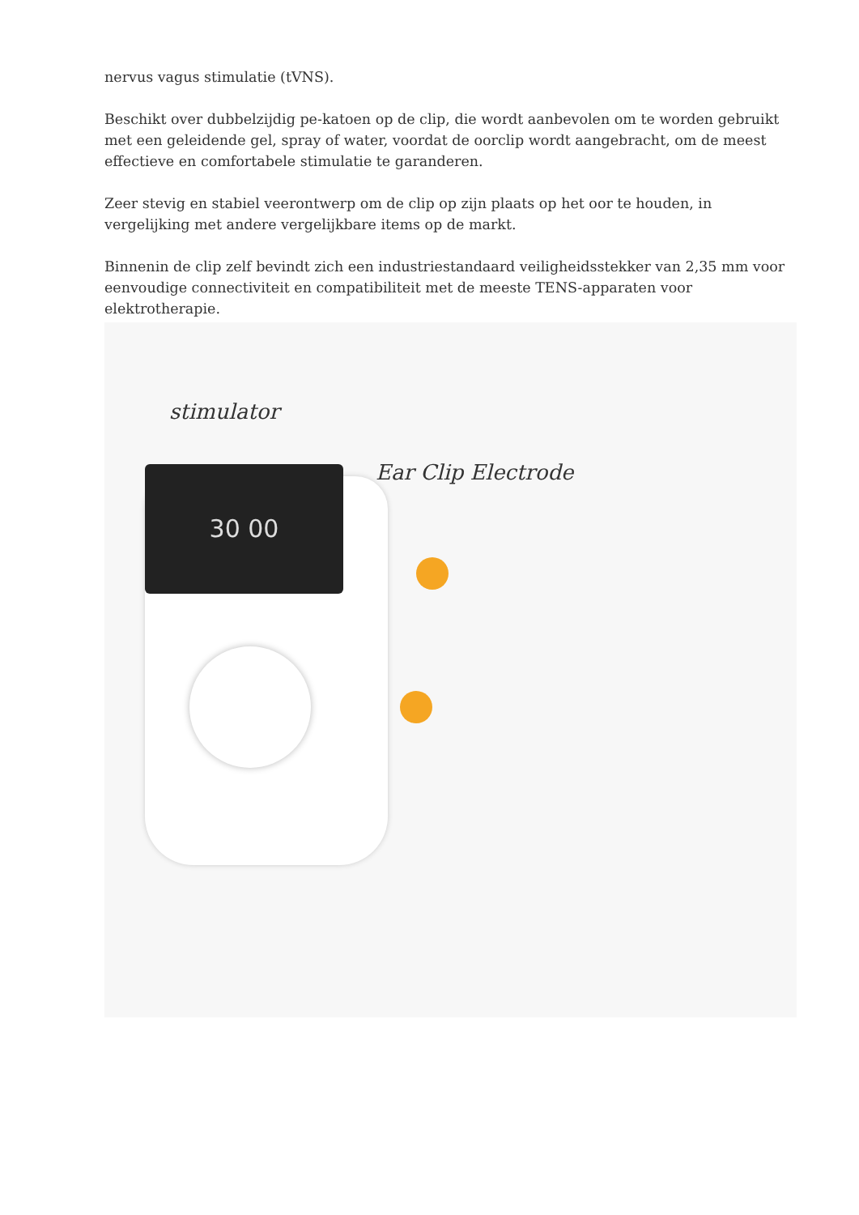nervus vagus stimulatie (tVNS).
Beschikt over dubbelzijdig pe-katoen op de clip, die wordt aanbevolen om te worden gebruikt met een geleidende gel, spray of water, voordat de oorclip wordt aangebracht, om de meest effectieve en comfortabele stimulatie te garanderen.
Zeer stevig en stabiel veerontwerp om de clip op zijn plaats op het oor te houden, in vergelijking met andere vergelijkbare items op de markt.
Binnenin de clip zelf bevindt zich een industriestandaard veiligheidsstekker van 2,35 mm voor eenvoudige connectiviteit en compatibiliteit met de meeste TENS-apparaten voor elektrotherapie.
stimulator
Ear Clip Electrode
30 00